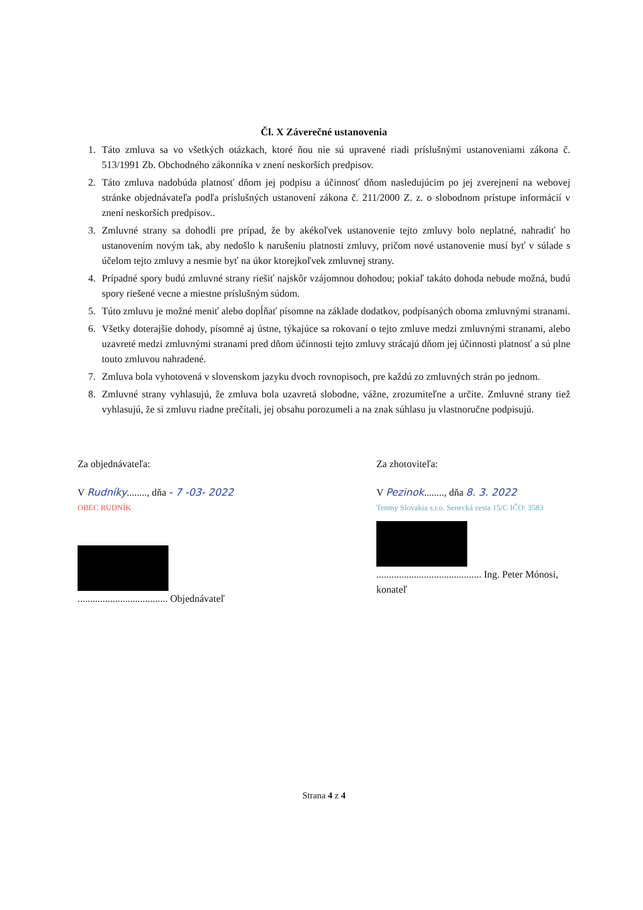Čl. X Záverečné ustanovenia
1. Táto zmluva sa vo všetkých otázkach, ktoré ňou nie sú upravené riadi príslušnými ustanoveniami zákona č. 513/1991 Zb. Obchodného zákonníka v znení neskorších predpisov.
2. Táto zmluva nadobúda platnosť dňom jej podpisu a účinnosť dňom nasledujúcim po jej zverejnení na webovej stránke objednávateľa podľa príslušných ustanovení zákona č. 211/2000 Z. z. o slobodnom prístupe informácií v znení neskorších predpisov..
3. Zmluvné strany sa dohodli pre prípad, že by akékoľvek ustanovenie tejto zmluvy bolo neplatné, nahradiť ho ustanovením novým tak, aby nedošlo k narušeniu platnosti zmluvy, pričom nové ustanovenie musí byť v súlade s účelom tejto zmluvy a nesmie byť na úkor ktorejkoľvek zmluvnej strany.
4. Prípadné spory budú zmluvné strany riešiť najskôr vzájomnou dohodou; pokiaľ takáto dohoda nebude možná, budú spory riešené vecne a miestne príslušným súdom.
5. Túto zmluvu je možné meniť alebo dopĺňať písomne na základe dodatkov, podpísaných oboma zmluvnými stranami.
6. Všetky doterajšie dohody, písomné aj ústne, týkajúce sa rokovaní o tejto zmluve medzi zmluvnými stranami, alebo uzavreté medzi zmluvnými stranami pred dňom účinnosti tejto zmluvy strácajú dňom jej účinnosti platnosť a sú plne touto zmluvou nahradené.
7. Zmluva bola vyhotovená v slovenskom jazyku dvoch rovnopisoch, pre každú zo zmluvných strán po jednom.
8. Zmluvné strany vyhlasujú, že zmluva bola uzavretá slobodne, vážne, zrozumiteľne a určite. Zmluvné strany tiež vyhlasujú, že si zmluvu riadne prečítali, jej obsahu porozumeli a na znak súhlasu ju vlastnoručne podpisujú.
Za objednávateľa:
V Rudníky........, dňa - 7 -03- 2022
OBEC RUDNÍK
.................................... Objednávateľ
Za zhotoviteľa:
V Pezinok........, dňa 8. 3. 2022
Tenmy Slovakia s.r.o. Senecká cesta 15/C IČO: 3583
.......................................... Ing. Peter Mónosi, konateľ
Strana 4 z 4